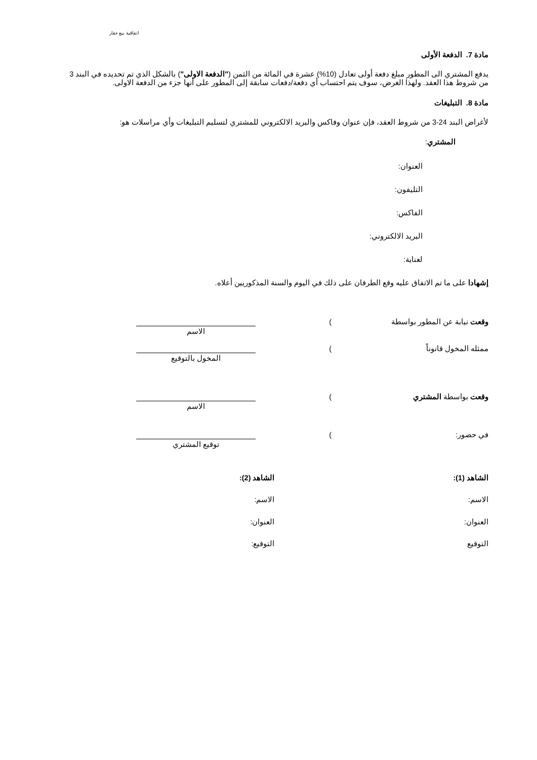اتفاقية بيع عقار
مادة 7. الدفعة الأولى
يدفع المشتري الى المطور مبلغ دفعة أولى تعادل (10%) عشرة في المائة من الثمن ("الدفعة الاولى") بالشكل الذي تم تحديده في البند 3 من شروط هذا العقد. ولهذا الغرض، سوف يتم احتساب أي دفعة/دفعات سابقة إلى المطور على أنها جزء من الدفعة الاولى.
مادة 8. التبليغات
لأغراض البند 24-3 من شروط العقد، فإن عنوان وفاكس والبريد الالكتروني للمشتري لتسليم التبليغات وأي مراسلات هو:
المشتري:
العنوان:
التليفون:
الفاكس:
البريد الالكتروني:
لعناية:
إشهادا على ما تم الاتفاق عليه وقع الطرفان على ذلك في اليوم والسنة المذكوريين أعلاه.
وقعت نيابة عن المطور بواسطة )
الاسم
ممثله المخول قانوناً )
المخول بالتوقيع
وقعت بواسطة المشتري )
الاسم
في حضور: )
توقيع المشتري
الشاهد (1):
الاسم:
العنوان:
التوقيع
الشاهد (2):
الاسم:
العنوان:
التوقيع: